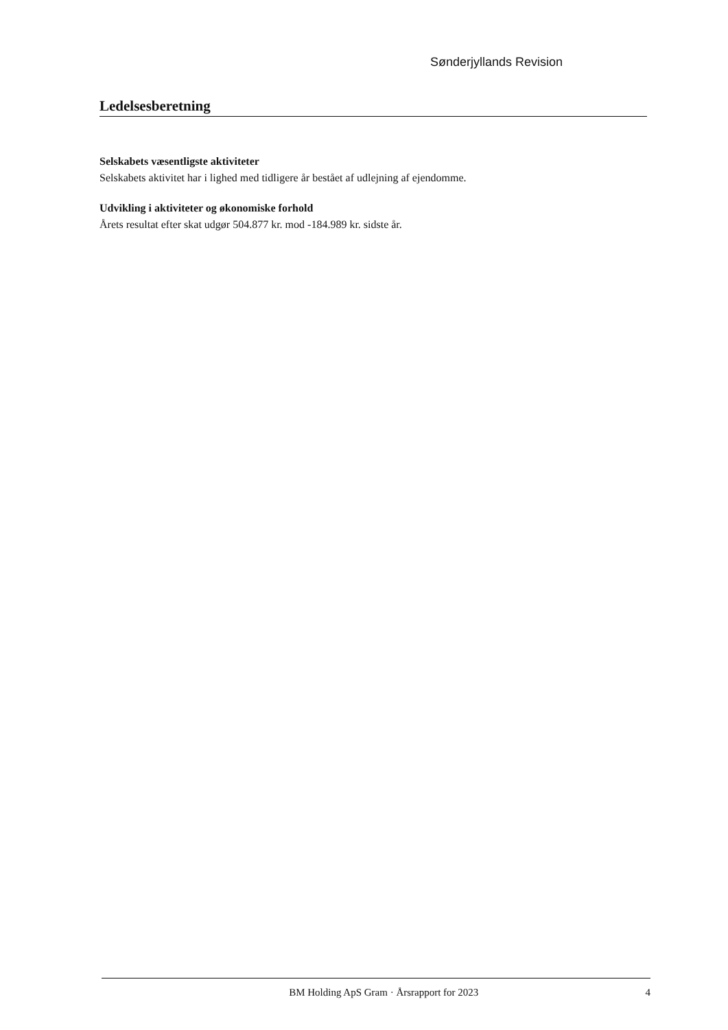Sønderjyllands Revision
Ledelsesberetning
Selskabets væsentligste aktiviteter
Selskabets aktivitet har i lighed med tidligere år bestået af udlejning af ejendomme.
Udvikling i aktiviteter og økonomiske forhold
Årets resultat efter skat udgør 504.877 kr. mod -184.989 kr. sidste år.
BM Holding ApS Gram · Årsrapport for 2023 4